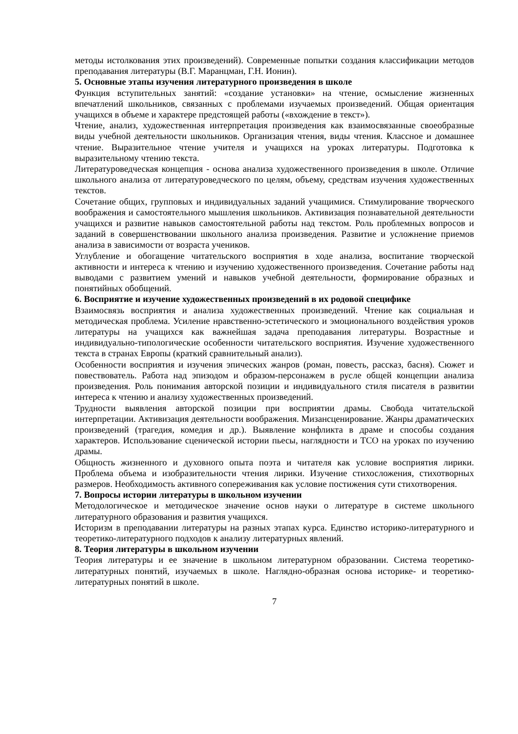методы истолкования этих произведений). Современные попытки создания классифика­ции методов преподавания литературы (В.Г. Маранцман, Г.Н. Ионин).
5. Основные этапы изучения литературного произведения в школе
Функция вступительных занятий: «создание установки» на чтение, осмысление жизнен­ных впечатлений школьников, связанных с проблемами изучаемых произведений. Общая ориентация учащихся в объеме и характере предстоящей работы («вхождение в текст»).
Чтение, анализ, художественная интерпретация произведения как взаимосвязанные свое­образные виды учебной деятельности школьников. Организация чтения, виды чтения. Классное и домашнее чтение. Выразительное чтение учителя и учащихся на уроках лите­ратуры. Подготовка к выразительному чтению текста.
Литературоведческая концепция - основа анализа художественного произведения в школе. Отличие школьного анализа от литературоведческого по целям, объему, средствам изуче­ния художественных текстов.
Сочетание общих, групповых и индивидуальных заданий учащимися. Стимулирование творческого воображения и самостоятельного мышления школьников. Активизация по­знавательной деятельности учащихся и развитие навыков самостоятельной работы над текстом. Роль проблемных вопросов и заданий в совершенствовании школьного анализа произведения. Развитие и усложнение приемов анализа в зависимости от возраста учени­ков.
Углубление и обогащение читательского восприятия в ходе анализа, воспитание творче­ской активности и интереса к чтению и изучению художественного произведения. Соче­тание работы над выводами с развитием умений и навыков учебной деятельности, форми­рование образных и понятийных обобщений.
6. Восприятие и изучение художественных произведений в их родовой специфике
Взаимосвязь восприятия и анализа художественных произведений. Чтение как социальная и методическая проблема. Усиление нравственно-эстетического и эмоционального воз­действия уроков литературы на учащихся как важнейшая задача преподавания литерату­ры. Возрастные и индивидуально-типологические особенности читательского восприятия. Изучение художественного текста в странах Европы (краткий сравнительный анализ).
Особенности восприятия и изучения эпических жанров (роман, повесть, рассказ, басня). Сюжет и повествователь. Работа над эпизодом и образом-персонажем в русле общей кон­цепции анализа произведения. Роль понимания авторской позиции и индивидуального стиля писателя в развитии интереса к чтению и анализу художественных произведений.
Трудности выявления авторской позиции при восприятии драмы. Свобода читательской интерпретации. Активизация деятельности воображения. Мизансценирование. Жанры драматических произведений (трагедия, комедия и др.). Выявление конфликта в драме и способы создания характеров. Использование сценической истории пьесы, наглядности и ТСО на уроках по изучению драмы.
Общность жизненного и духовного опыта поэта и читателя как условие восприятия лири­ки. Проблема объема и изобразительности чтения лирики. Изучение стихосложения, сти­хотворных размеров. Необходимость активного сопереживания как условие постижения сути стихотворения.
7. Вопросы истории литературы в школьном изучении
Методологическое и методическое значение основ науки о литературе в системе школь­ного литературного образования и развития учащихся.
Историзм в преподавании литературы на разных этапах курса. Единство историко-литературного и теоретико-литературного подходов к анализу литературных явлений.
8. Теория литературы в школьном изучении
Теория литературы и ее значение в школьном литературном образовании. Система теоре­тико-литературных понятий, изучаемых в школе. Наглядно-образная основа историке- и теоретико-литературных понятий в школе.
7